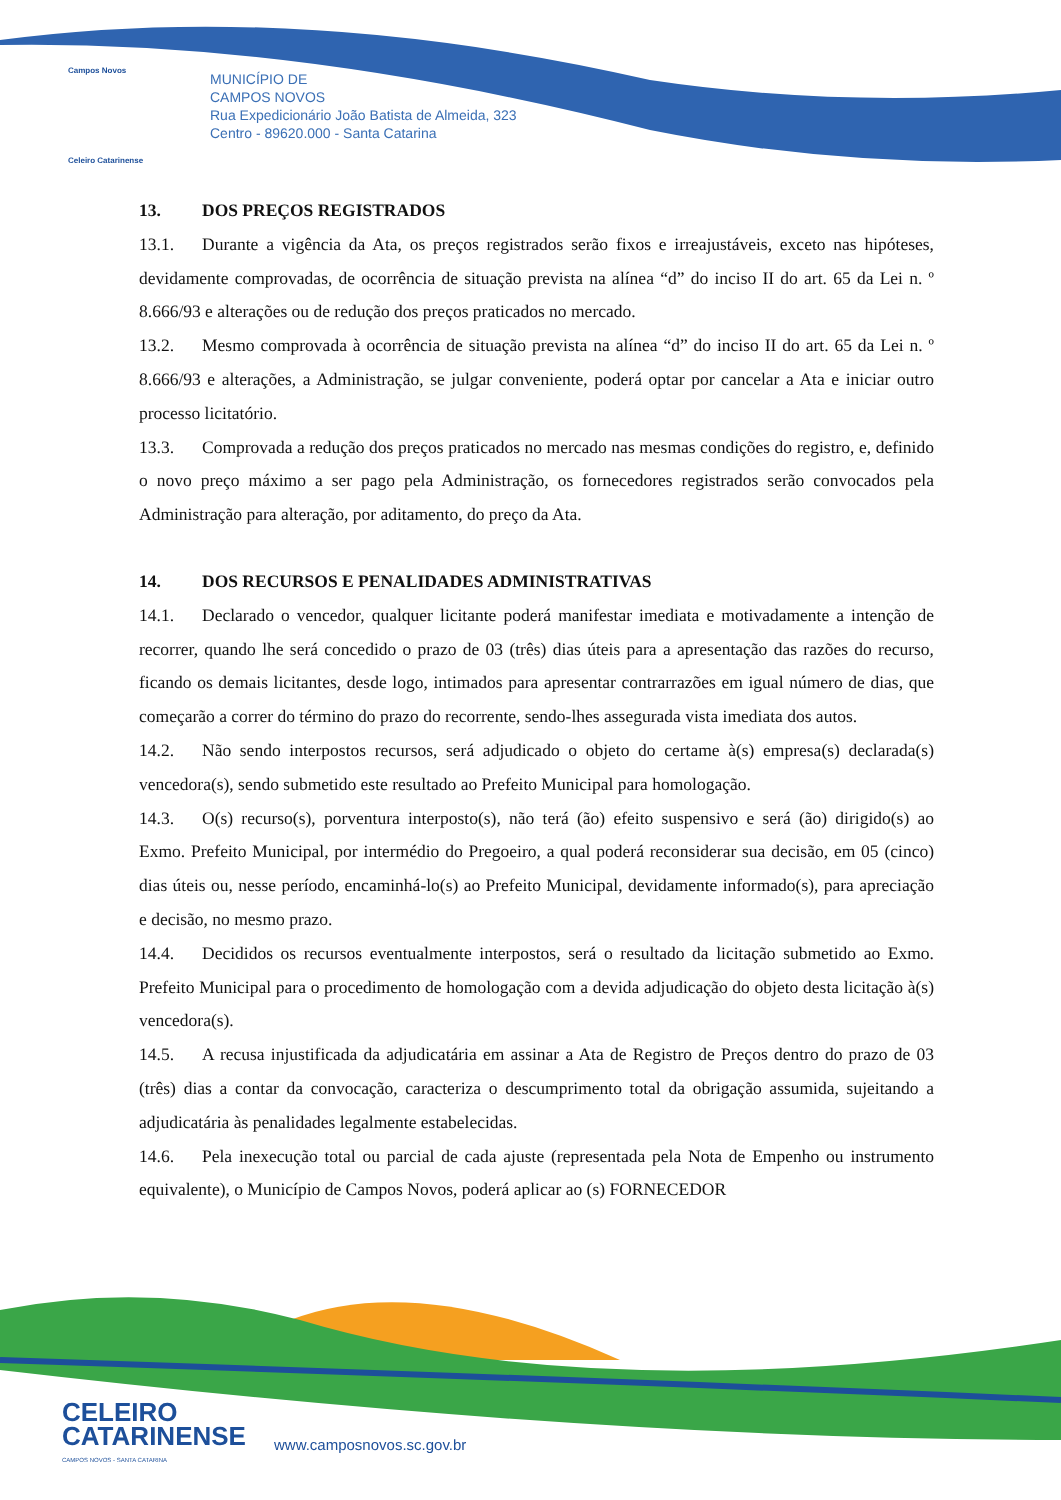Campos Novos
Celeiro Catarinense
MUNICÍPIO DE
CAMPOS NOVOS
Rua Expedicionário João Batista de Almeida, 323
Centro - 89620.000 - Santa Catarina
13. DOS PREÇOS REGISTRADOS
13.1. Durante a vigência da Ata, os preços registrados serão fixos e irreajustáveis, exceto nas hipóteses, devidamente comprovadas, de ocorrência de situação prevista na alínea “d” do inciso II do art. 65 da Lei n. º 8.666/93 e alterações ou de redução dos preços praticados no mercado.
13.2. Mesmo comprovada à ocorrência de situação prevista na alínea “d” do inciso II do art. 65 da Lei n. º 8.666/93 e alterações, a Administração, se julgar conveniente, poderá optar por cancelar a Ata e iniciar outro processo licitatório.
13.3. Comprovada a redução dos preços praticados no mercado nas mesmas condições do registro, e, definido o novo preço máximo a ser pago pela Administração, os fornecedores registrados serão convocados pela Administração para alteração, por aditamento, do preço da Ata.
14. DOS RECURSOS E PENALIDADES ADMINISTRATIVAS
14.1. Declarado o vencedor, qualquer licitante poderá manifestar imediata e motivadamente a intenção de recorrer, quando lhe será concedido o prazo de 03 (três) dias úteis para a apresentação das razões do recurso, ficando os demais licitantes, desde logo, intimados para apresentar contrarrazões em igual número de dias, que começarão a correr do término do prazo do recorrente, sendo-lhes assegurada vista imediata dos autos.
14.2. Não sendo interpostos recursos, será adjudicado o objeto do certame à(s) empresa(s) declarada(s) vencedora(s), sendo submetido este resultado ao Prefeito Municipal para homologação.
14.3. O(s) recurso(s), porventura interposto(s), não terá (ão) efeito suspensivo e será (ão) dirigido(s) ao Exmo. Prefeito Municipal, por intermédio do Pregoeiro, a qual poderá reconsiderar sua decisão, em 05 (cinco) dias úteis ou, nesse período, encaminhá-lo(s) ao Prefeito Municipal, devidamente informado(s), para apreciação e decisão, no mesmo prazo.
14.4. Decididos os recursos eventualmente interpostos, será o resultado da licitação submetido ao Exmo. Prefeito Municipal para o procedimento de homologação com a devida adjudicação do objeto desta licitação à(s) vencedora(s).
14.5. A recusa injustificada da adjudicatária em assinar a Ata de Registro de Preços dentro do prazo de 03 (três) dias a contar da convocação, caracteriza o descumprimento total da obrigação assumida, sujeitando a adjudicatária às penalidades legalmente estabelecidas.
14.6. Pela inexecução total ou parcial de cada ajuste (representada pela Nota de Empenho ou instrumento equivalente), o Município de Campos Novos, poderá aplicar ao (s) FORNECEDOR
CELEIRO
CATARINENSE
CAMPOS NOVOS - SANTA CATARINA
www.camposnovos.sc.gov.br